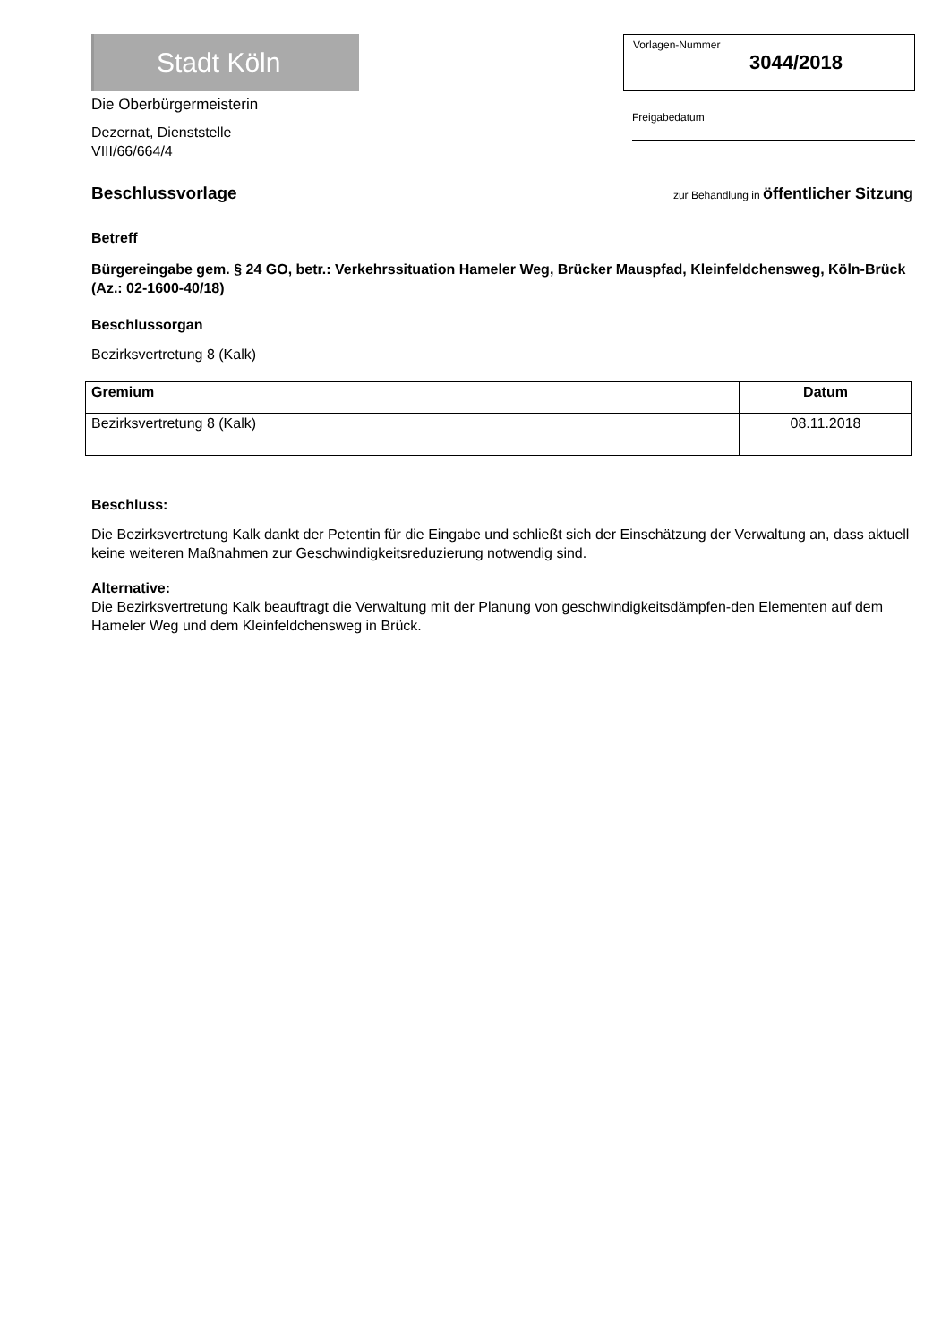Stadt Köln
Die Oberbürgermeisterin
Dezernat, Dienststelle
VIII/66/664/4
Vorlagen-Nummer
3044/2018
Freigabedatum
Beschlussvorlage
zur Behandlung in öffentlicher Sitzung
Betreff
Bürgereingabe gem. § 24 GO, betr.: Verkehrssituation Hameler Weg, Brücker Mauspfad, Kleinfeldchensweg, Köln-Brück (Az.: 02-1600-40/18)
Beschlussorgan
Bezirksvertretung 8 (Kalk)
| Gremium | Datum |
| --- | --- |
| Bezirksvertretung 8 (Kalk) | 08.11.2018 |
Beschluss:
Die Bezirksvertretung Kalk dankt der Petentin für die Eingabe und schließt sich der Einschätzung der Verwaltung an, dass aktuell keine weiteren Maßnahmen zur Geschwindigkeitsreduzierung notwendig sind.
Alternative:
Die Bezirksvertretung Kalk beauftragt die Verwaltung mit der Planung von geschwindigkeitsdämpfen-den Elementen auf dem Hameler Weg und dem Kleinfeldchensweg in Brück.